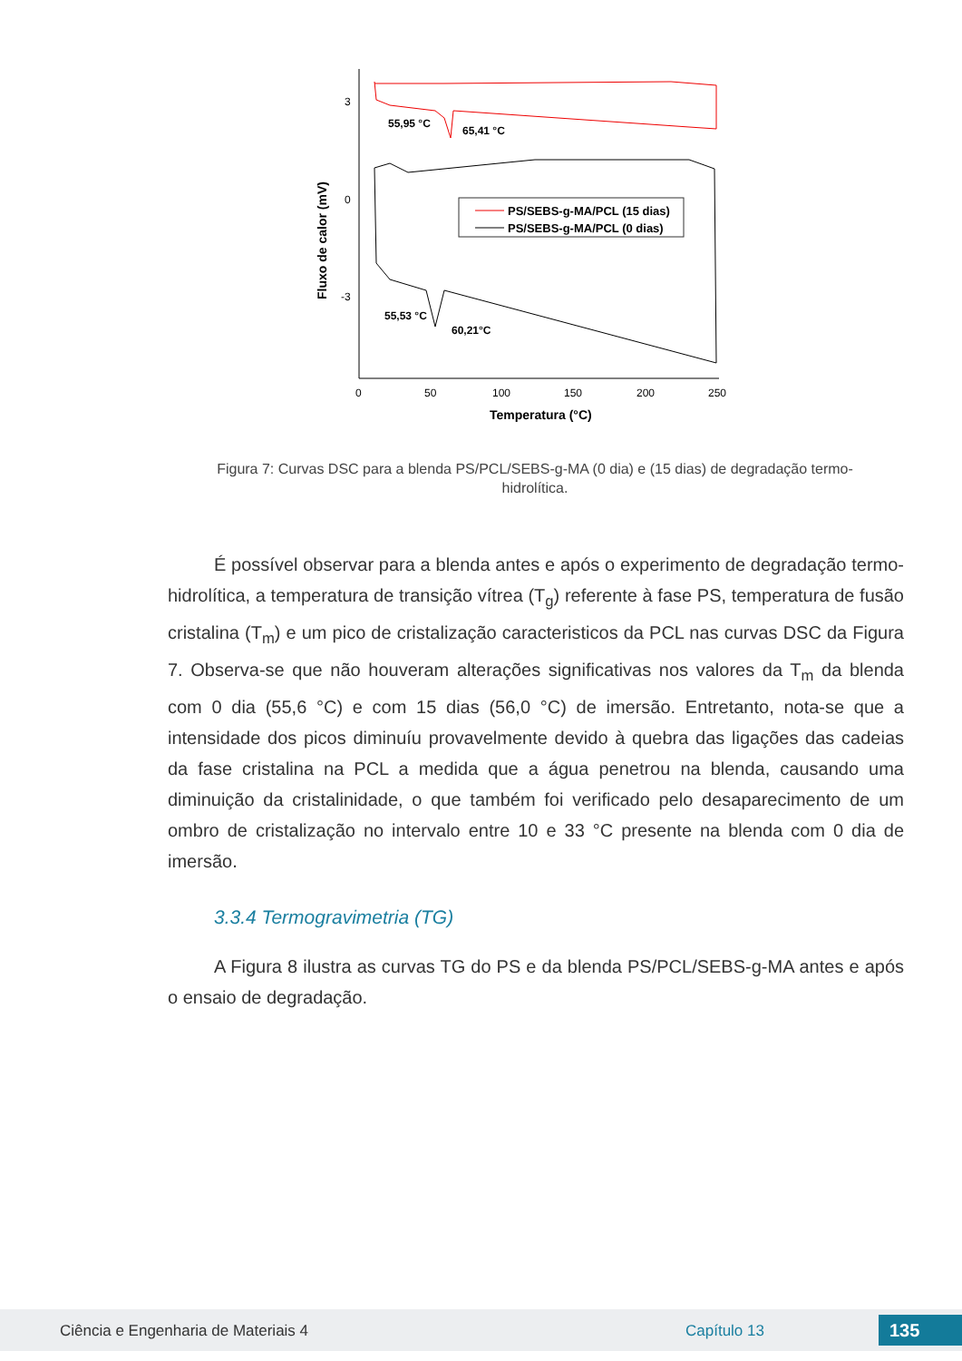3
0
-3
0
50
100
150
200
250
Temperatura (°C)
Fluxo de calor (mV)
55,95 °C
65,41 °C
55,53 °C
60,21°C
PS/SEBS-g-MA/PCL (15 dias)
PS/SEBS-g-MA/PCL (0 dias)
Figura 7: Curvas DSC para a blenda PS/PCL/SEBS-g-MA (0 dia) e (15 dias) de degradação termo-hidrolítica.
É possível observar para a blenda antes e após o experimento de degradação termo-hidrolítica, a temperatura de transição vítrea (T<sub>g</sub>) referente à fase PS, temperatura de fusão cristalina (T<sub>m</sub>) e um pico de cristalização caracteristicos da PCL nas curvas DSC da Figura 7. Observa-se que não houveram alterações significativas nos valores da T<sub>m</sub> da blenda com 0 dia (55,6 °C) e com 15 dias (56,0 °C) de imersão. Entretanto, nota-se que a intensidade dos picos diminuíu provavelmente devido à quebra das ligações das cadeias da fase cristalina na PCL a medida que a água penetrou na blenda, causando uma diminuição da cristalinidade, o que também foi verificado pelo desaparecimento de um ombro de cristalização no intervalo entre 10 e 33 °C presente na blenda com 0 dia de imersão.
3.3.4 Termogravimetria (TG)
A Figura 8 ilustra as curvas TG do PS e da blenda PS/PCL/SEBS-g-MA antes e após o ensaio de degradação.
Ciência e Engenharia de Materiais 4 Capítulo 13 135